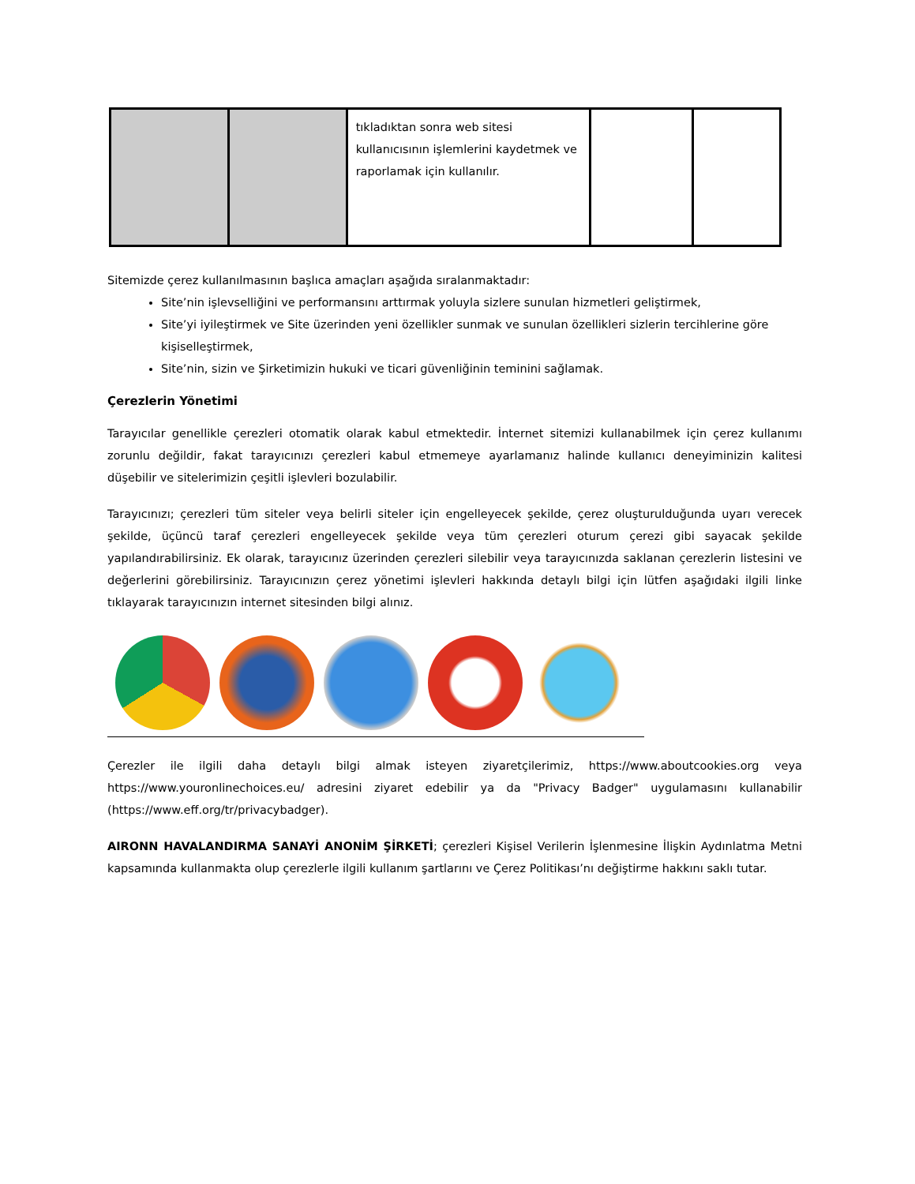| | | tıkladıktan sonra web sitesi kullanıcısının işlemlerini kaydetmek ve raporlamak için kullanılır. | | |
Sitemizde çerez kullanılmasının başlıca amaçları aşağıda sıralanmaktadır:
Site’nin işlevselliğini ve performansını arttırmak yoluyla sizlere sunulan hizmetleri geliştirmek,
Site’yi iyileştirmek ve Site üzerinden yeni özellikler sunmak ve sunulan özellikleri sizlerin tercihlerine göre kişiselleştirmek,
Site’nin, sizin ve Şirketimizin hukuki ve ticari güvenliğinin teminini sağlamak.
Çerezlerin Yönetimi
Tarayıcılar genellikle çerezleri otomatik olarak kabul etmektedir. İnternet sitemizi kullanabilmek için çerez kullanımı zorunlu değildir, fakat tarayıcınızı çerezleri kabul etmemeye ayarlamanız halinde kullanıcı deneyiminizin kalitesi düşebilir ve sitelerimizin çeşitli işlevleri bozulabilir.
Tarayıcınızı; çerezleri tüm siteler veya belirli siteler için engelleyecek şekilde, çerez oluşturulduğunda uyarı verecek şekilde, üçüncü taraf çerezleri engelleyecek şekilde veya tüm çerezleri oturum çerezi gibi sayacak şekilde yapılandırabilirsiniz. Ek olarak, tarayıcınız üzerinden çerezleri silebilir veya tarayıcınızda saklanan çerezlerin listesini ve değerlerini görebilirsiniz. Tarayıcınızın çerez yönetimi işlevleri hakkında detaylı bilgi için lütfen aşağıdaki ilgili linke tıklayarak tarayıcınızın internet sitesinden bilgi alınız.
Çerezler ile ilgili daha detaylı bilgi almak isteyen ziyaretçilerimiz, https://www.aboutcookies.org veya https://www.youronlinechoices.eu/ adresini ziyaret edebilir ya da "Privacy Badger" uygulamasını kullanabilir (https://www.eff.org/tr/privacybadger).
AIRONN HAVALANDIRMA SANAYİ ANONİM ŞİRKETİ; çerezleri Kişisel Verilerin İşlenmesine İlişkin Aydınlatma Metni kapsamında kullanmakta olup çerezlerle ilgili kullanım şartlarını ve Çerez Politikası’nı değiştirme hakkını saklı tutar.